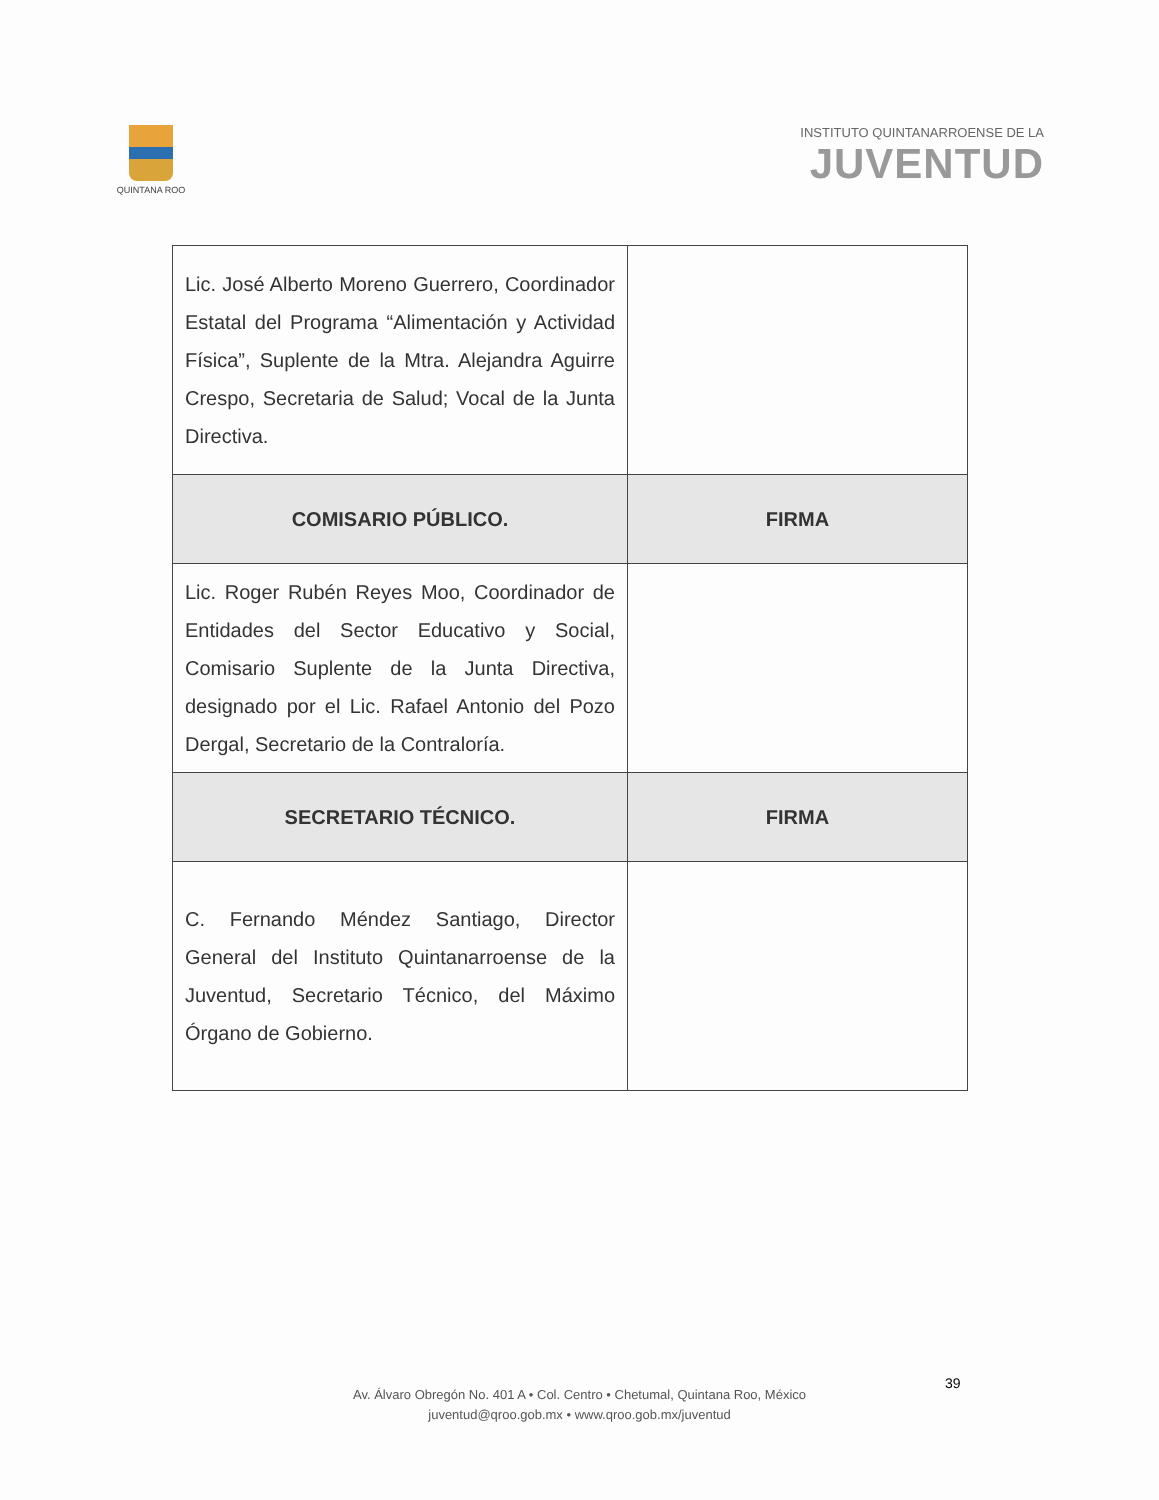QUINTANA ROO
INSTITUTO QUINTANARROENSE DE LA
JUVENTUD
| Lic. José Alberto Moreno Guerrero, Coordinador Estatal del Programa “Alimentación y Actividad Física”, Suplente de la Mtra. Alejandra Aguirre Crespo, Secretaria de Salud; Vocal de la Junta Directiva. | |
| COMISARIO PÚBLICO. | FIRMA |
| Lic. Roger Rubén Reyes Moo, Coordinador de Entidades del Sector Educativo y Social, Comisario Suplente de la Junta Directiva, designado por el Lic. Rafael Antonio del Pozo Dergal, Secretario de la Contraloría. | |
| SECRETARIO TÉCNICO. | FIRMA |
| C. Fernando Méndez Santiago, Director General del Instituto Quintanarroense de la Juventud, Secretario Técnico, del Máximo Órgano de Gobierno. | |
39
Av. Álvaro Obregón No. 401 A • Col. Centro • Chetumal, Quintana Roo, México
juventud@qroo.gob.mx • www.qroo.gob.mx/juventud